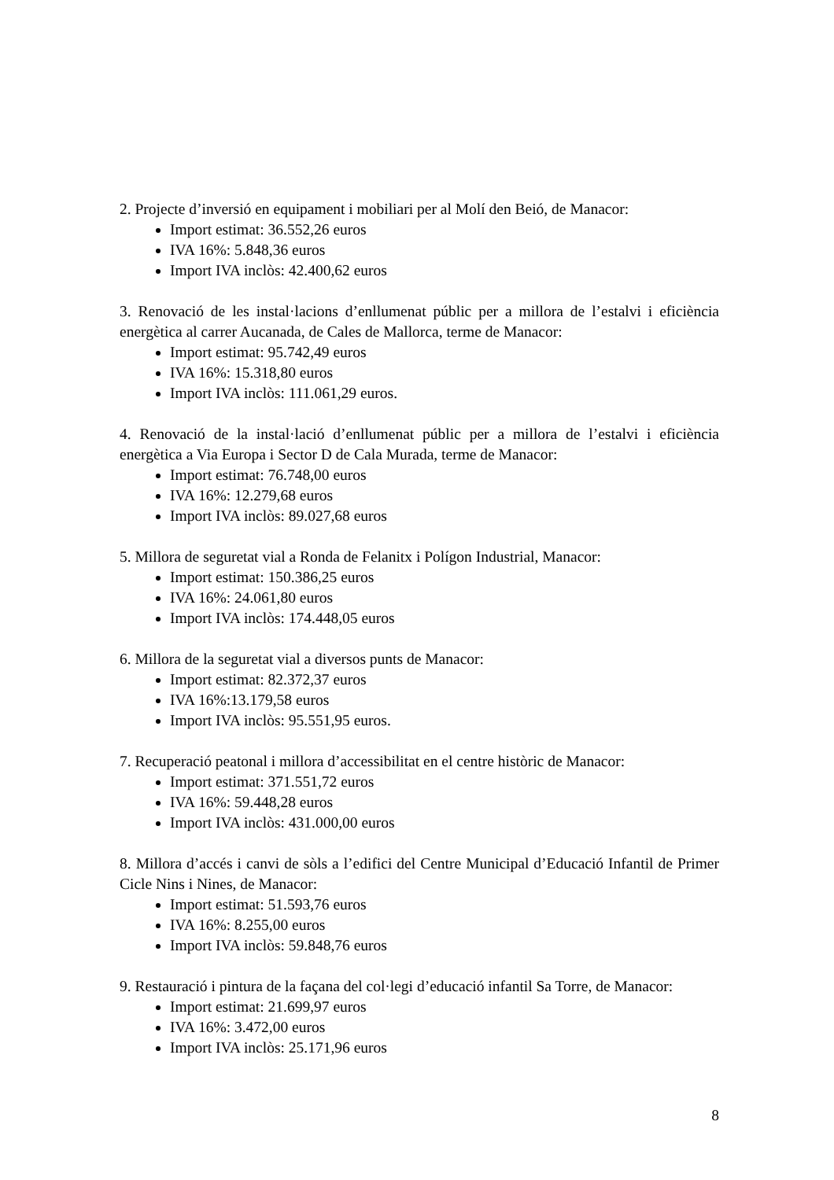2. Projecte d’inversió en equipament i mobiliari per al Molí den Beió, de Manacor:
Import estimat: 36.552,26 euros
IVA 16%: 5.848,36 euros
Import IVA inclòs: 42.400,62 euros
3. Renovació de les instal·lacions d’enllumenat públic per a millora de l’estalvi i eficiència energètica al carrer Aucanada, de Cales de Mallorca, terme de Manacor:
Import estimat: 95.742,49 euros
IVA 16%: 15.318,80 euros
Import IVA inclòs: 111.061,29 euros.
4. Renovació de la instal·lació d’enllumenat públic per a millora de l’estalvi i eficiència energètica a Via Europa i Sector D de Cala Murada, terme de Manacor:
Import estimat: 76.748,00 euros
IVA 16%: 12.279,68 euros
Import IVA inclòs: 89.027,68 euros
5. Millora de seguretat vial a Ronda de Felanitx i Polígon Industrial, Manacor:
Import estimat: 150.386,25 euros
IVA 16%: 24.061,80 euros
Import IVA inclòs: 174.448,05 euros
6. Millora de la seguretat vial a diversos punts de Manacor:
Import estimat: 82.372,37 euros
IVA 16%:13.179,58 euros
Import IVA inclòs: 95.551,95 euros.
7. Recuperació peatonal i millora d’accessibilitat en el centre històric de Manacor:
Import estimat: 371.551,72 euros
IVA 16%: 59.448,28 euros
Import IVA inclòs: 431.000,00 euros
8. Millora d’accés i canvi de sòls a l’edifici del Centre Municipal d’Educació Infantil de Primer Cicle Nins i Nines, de Manacor:
Import estimat: 51.593,76 euros
IVA 16%: 8.255,00 euros
Import IVA inclòs: 59.848,76 euros
9. Restauració i pintura de la façana del col·legi d’educació infantil Sa Torre, de Manacor:
Import estimat: 21.699,97 euros
IVA 16%: 3.472,00 euros
Import IVA inclòs: 25.171,96 euros
8